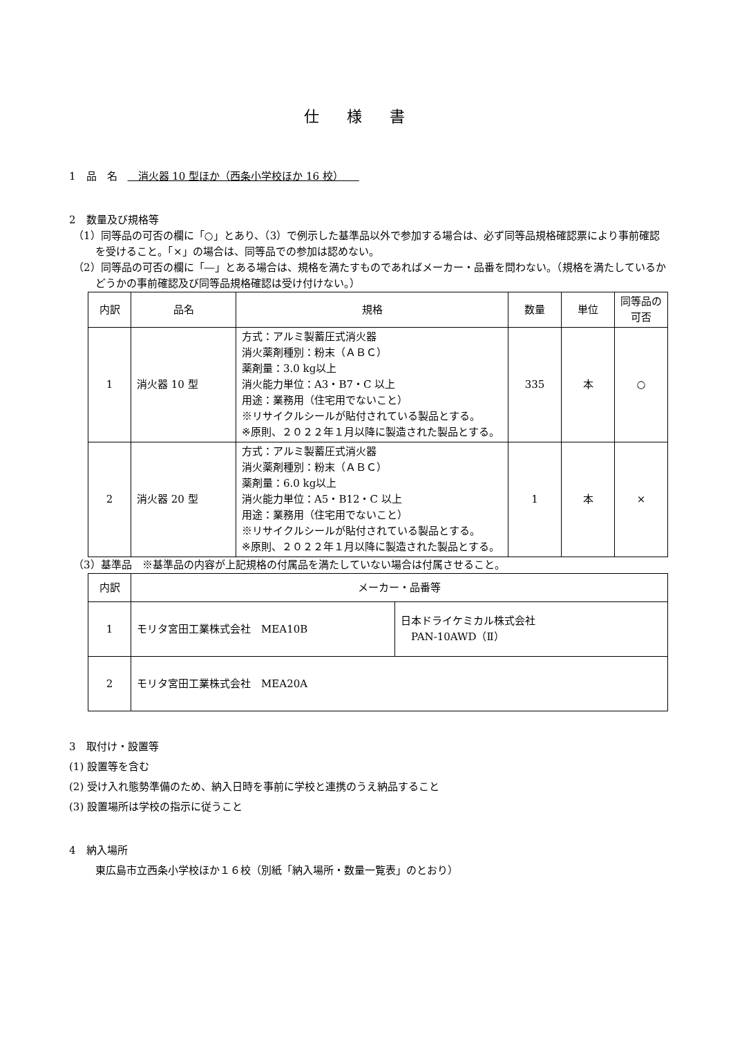仕様書
1　品　名　　消火器 10 型ほか（西条小学校ほか 16 校）　　
2　数量及び規格等
（1）同等品の可否の欄に「○」とあり、（3）で例示した基準品以外で参加する場合は、必ず同等品規格確認票により事前確認を受けること。「×」の場合は、同等品での参加は認めない。
（2）同等品の可否の欄に「―」とある場合は、規格を満たすものであればメーカー・品番を問わない。（規格を満たしているかどうかの事前確認及び同等品規格確認は受け付けない。）
| 内訳 | 品名 | 規格 | 数量 | 単位 | 同等品の可否 |
| --- | --- | --- | --- | --- | --- |
| 1 | 消火器 10 型 | 方式：アルミ製蓄圧式消火器 消火薬剤種別：粉末（ＡＢＣ） 薬剤量：3.0 kg以上 消火能力単位：A3・B7・C 以上 用途：業務用（住宅用でないこと） ※リサイクルシールが貼付されている製品とする。 ※原則、２０２２年１月以降に製造された製品とする。 | 335 | 本 | ○ |
| 2 | 消火器 20 型 | 方式：アルミ製蓄圧式消火器 消火薬剤種別：粉末（ＡＢＣ） 薬剤量：6.0 kg以上 消火能力単位：A5・B12・C 以上 用途：業務用（住宅用でないこと） ※リサイクルシールが貼付されている製品とする。 ※原則、２０２２年１月以降に製造された製品とする。 | 1 | 本 | × |
（3）基準品　※基準品の内容が上記規格の付属品を満たしていない場合は付属させること。
| 内訳 | メーカー・品番等 | |
| --- | --- | --- |
| 1 | モリタ宮田工業株式会社 MEA10B | 日本ドライケミカル株式会社 PAN-10AWD（Ⅱ） |
| 2 | モリタ宮田工業株式会社 MEA20A | |
3　取付け・設置等
(1) 設置等を含む
(2) 受け入れ態勢準備のため、納入日時を事前に学校と連携のうえ納品すること
(3) 設置場所は学校の指示に従うこと
4　納入場所
東広島市立西条小学校ほか１６校（別紙「納入場所・数量一覧表」のとおり）